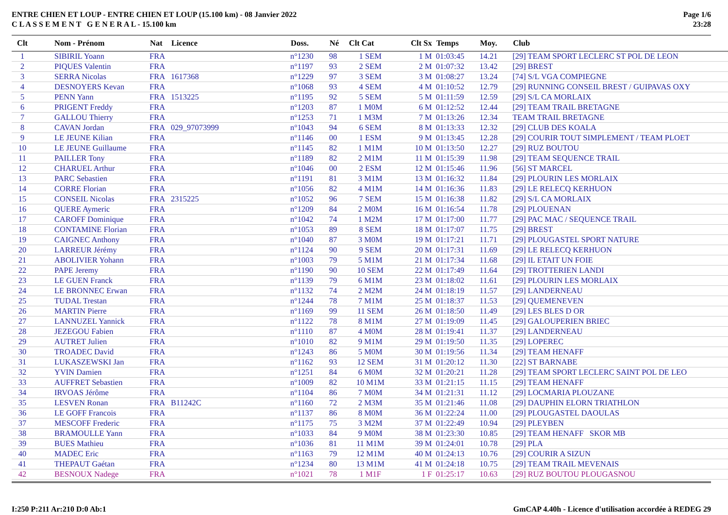ENTRE CHIEN ET LOUP - ENTRE CHIEN ET LOUP (15.100 km) - 08 Janvier 2022
C L A S S E M E N T G E N E R A L - 15.100 km
Page 1/6
23:28
| Clt | Nom - Prénom | Nat | Licence | Doss. | Né | Clt Cat | Clt Sx | Temps | Moy. | Club |
| --- | --- | --- | --- | --- | --- | --- | --- | --- | --- | --- |
| 1 | SIBIRIL Yoann | FRA | | n°1230 | 98 | 1 SEM | 1 M | 01:03:45 | 14.21 | [29] TEAM SPORT LECLERC ST POL DE LEON |
| 2 | PIQUES Valentin | FRA | | n°1197 | 93 | 2 SEM | 2 M | 01:07:32 | 13.42 | [29] BREST |
| 3 | SERRA Nicolas | FRA | 1617368 | n°1229 | 97 | 3 SEM | 3 M | 01:08:27 | 13.24 | [74] S/L VGA COMPIEGNE |
| 4 | DESNOYERS Kevan | FRA | | n°1068 | 93 | 4 SEM | 4 M | 01:10:52 | 12.79 | [29] RUNNING CONSEIL BREST / GUIPAVAS OXY |
| 5 | PENN Yann | FRA | 1513225 | n°1195 | 92 | 5 SEM | 5 M | 01:11:59 | 12.59 | [29] S/L CA MORLAIX |
| 6 | PRIGENT Freddy | FRA | | n°1203 | 87 | 1 M0M | 6 M | 01:12:52 | 12.44 | [29] TEAM TRAIL BRETAGNE |
| 7 | GALLOU Thierry | FRA | | n°1253 | 71 | 1 M3M | 7 M | 01:13:26 | 12.34 | TEAM TRAIL BRETAGNE |
| 8 | CAVAN Jordan | FRA | 029_97073999 | n°1043 | 94 | 6 SEM | 8 M | 01:13:33 | 12.32 | [29] CLUB DES KOALA |
| 9 | LE JEUNE Kilian | FRA | | n°1146 | 00 | 1 ESM | 9 M | 01:13:45 | 12.28 | [29] COURIR TOUT SIMPLEMENT / TEAM PLOET |
| 10 | LE JEUNE Guillaume | FRA | | n°1145 | 82 | 1 M1M | 10 M | 01:13:50 | 12.27 | [29] RUZ BOUTOU |
| 11 | PAILLER Tony | FRA | | n°1189 | 82 | 2 M1M | 11 M | 01:15:39 | 11.98 | [29] TEAM SEQUENCE TRAIL |
| 12 | CHARUEL Arthur | FRA | | n°1046 | 00 | 2 ESM | 12 M | 01:15:46 | 11.96 | [56] ST MARCEL |
| 13 | PARC Sebastien | FRA | | n°1191 | 81 | 3 M1M | 13 M | 01:16:32 | 11.84 | [29] PLOURIN LES MORLAIX |
| 14 | CORRE Florian | FRA | | n°1056 | 82 | 4 M1M | 14 M | 01:16:36 | 11.83 | [29] LE RELECQ KERHUON |
| 15 | CONSEIL Nicolas | FRA | 2315225 | n°1052 | 96 | 7 SEM | 15 M | 01:16:38 | 11.82 | [29] S/L CA MORLAIX |
| 16 | QUERE Aymeric | FRA | | n°1209 | 84 | 2 M0M | 16 M | 01:16:54 | 11.78 | [29] PLOUENAN |
| 17 | CAROFF Dominique | FRA | | n°1042 | 74 | 1 M2M | 17 M | 01:17:00 | 11.77 | [29] PAC MAC / SEQUENCE TRAIL |
| 18 | CONTAMINE Florian | FRA | | n°1053 | 89 | 8 SEM | 18 M | 01:17:07 | 11.75 | [29] BREST |
| 19 | CAIGNEC Anthony | FRA | | n°1040 | 87 | 3 M0M | 19 M | 01:17:21 | 11.71 | [29] PLOUGASTEL SPORT NATURE |
| 20 | LARREUR Jérémy | FRA | | n°1124 | 90 | 9 SEM | 20 M | 01:17:31 | 11.69 | [29] LE RELECQ KERHUON |
| 21 | ABOLIVIER Yohann | FRA | | n°1003 | 79 | 5 M1M | 21 M | 01:17:34 | 11.68 | [29] IL ETAIT UN FOIE |
| 22 | PAPE Jeremy | FRA | | n°1190 | 90 | 10 SEM | 22 M | 01:17:49 | 11.64 | [29] TROTTERIEN LANDI |
| 23 | LE GUEN Franck | FRA | | n°1139 | 79 | 6 M1M | 23 M | 01:18:02 | 11.61 | [29] PLOURIN LES MORLAIX |
| 24 | LE BRONNEC Erwan | FRA | | n°1132 | 74 | 2 M2M | 24 M | 01:18:19 | 11.57 | [29] LANDERNEAU |
| 25 | TUDAL Trestan | FRA | | n°1244 | 78 | 7 M1M | 25 M | 01:18:37 | 11.53 | [29] QUEMENEVEN |
| 26 | MARTIN Pierre | FRA | | n°1169 | 99 | 11 SEM | 26 M | 01:18:50 | 11.49 | [29] LES BLES D OR |
| 27 | LANNUZEL Yannick | FRA | | n°1122 | 78 | 8 M1M | 27 M | 01:19:09 | 11.45 | [29] GALOUPERIEN BRIEC |
| 28 | JEZEGOU Fabien | FRA | | n°1110 | 87 | 4 M0M | 28 M | 01:19:41 | 11.37 | [29] LANDERNEAU |
| 29 | AUTRET Julien | FRA | | n°1010 | 82 | 9 M1M | 29 M | 01:19:50 | 11.35 | [29] LOPEREC |
| 30 | TROADEC David | FRA | | n°1243 | 86 | 5 M0M | 30 M | 01:19:56 | 11.34 | [29] TEAM HENAFF |
| 31 | LUKASZEWSKI Jan | FRA | | n°1162 | 93 | 12 SEM | 31 M | 01:20:12 | 11.30 | [22] ST BARNABE |
| 32 | YVIN Damien | FRA | | n°1251 | 84 | 6 M0M | 32 M | 01:20:21 | 11.28 | [29] TEAM SPORT LECLERC SAINT POL DE LEO |
| 33 | AUFFRET Sebastien | FRA | | n°1009 | 82 | 10 M1M | 33 M | 01:21:15 | 11.15 | [29] TEAM HENAFF |
| 34 | IRVOAS Jérôme | FRA | | n°1104 | 86 | 7 M0M | 34 M | 01:21:31 | 11.12 | [29] LOCMARIA PLOUZANE |
| 35 | LESVEN Ronan | FRA | B11242C | n°1160 | 72 | 2 M3M | 35 M | 01:21:46 | 11.08 | [29] DAUPHIN ELORN TRIATHLON |
| 36 | LE GOFF Francois | FRA | | n°1137 | 86 | 8 M0M | 36 M | 01:22:24 | 11.00 | [29] PLOUGASTEL DAOULAS |
| 37 | MESCOFF Frederic | FRA | | n°1175 | 75 | 3 M2M | 37 M | 01:22:49 | 10.94 | [29] PLEYBEN |
| 38 | BRAMOULLE Yann | FRA | | n°1033 | 84 | 9 M0M | 38 M | 01:23:30 | 10.85 | [29] TEAM HENAFF SKOR MB |
| 39 | BUES Mathieu | FRA | | n°1036 | 81 | 11 M1M | 39 M | 01:24:01 | 10.78 | [29] PLA |
| 40 | MADEC Eric | FRA | | n°1163 | 79 | 12 M1M | 40 M | 01:24:13 | 10.76 | [29] COURIR A SIZUN |
| 41 | THEPAUT Gaétan | FRA | | n°1234 | 80 | 13 M1M | 41 M | 01:24:18 | 10.75 | [29] TEAM TRAIL MEVENAIS |
| 42 | BESNOUX Nadege | FRA | | n°1021 | 78 | 1 M1F | 1 F | 01:25:17 | 10.63 | [29] RUZ BOUTOU PLOUGASNOU |
I:250 P:211 Ar:210 D:0 Ab:1 GmCAP 4.40h - Licence d'utilisation accordée à REDEG 29